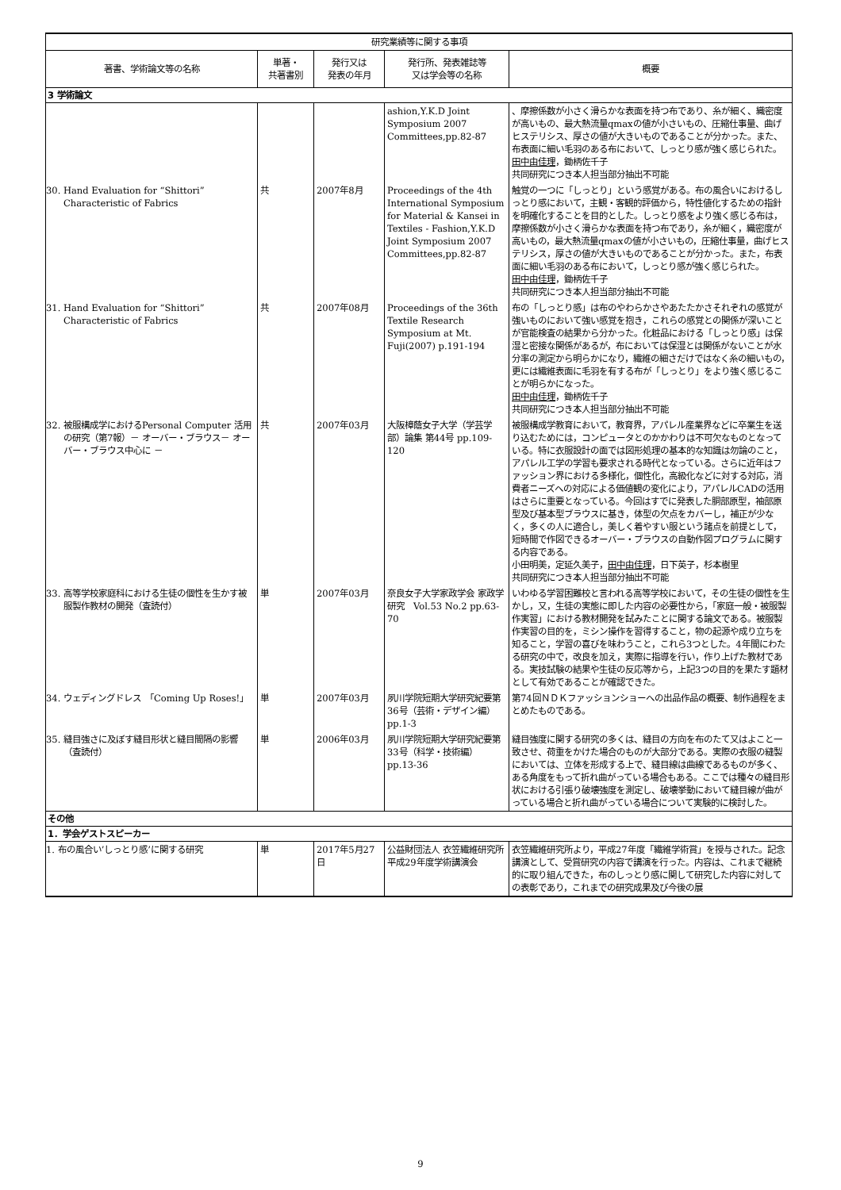| 研究業績等に関する事項 | | | | |
| --- | --- | --- | --- | --- |
| 著書、学術論文等の名称 | 単著・ 共著書別 | 発行又は 発表の年月 | 発行所、発表雑誌等 又は学会等の名称 | 概要 |
| 3 学術論文 | | | | |
| | | | ashion,Y.K.D Joint Symposium 2007 Committees,pp.82-87 | 、摩擦係数が小さく滑らかな表面を持つ布であり、糸が細く、織密度が高いもの、最大熱流量qmaxの値が小さいもの、圧縮仕事量、曲げヒステリシス、厚さの値が大きいものであることが分かった。また、布表面に細い毛羽のある布において、しっとり感が強く感じられた。 田中由佳理 ，鋤柄佐千子 共同研究につき本人担当部分抽出不可能 |
| 30. Hand Evaluation for “Shittori” Characteristic of Fabrics | 共 | 2007年8月 | Proceedings of the 4th International Symposium for Material & Kansei in Textiles - Fashion,Y.K.D Joint Symposium 2007 Committees,pp.82-87 | 触覚の一つに「しっとり」という感覚がある。布の風合いにおけるしっとり感において，主観・客観的評価から，特性値化するための指針を明確化することを目的とした。しっとり感をより強く感じる布は，摩擦係数が小さく滑らかな表面を持つ布であり，糸が細く，織密度が高いもの，最大熱流量qmaxの値が小さいもの，圧縮仕事量，曲げヒステリシス，厚さの値が大きいものであることが分かった。また，布表面に細い毛羽のある布において，しっとり感が強く感じられた。 田中由佳理 ，鋤柄佐千子 共同研究につき本人担当部分抽出不可能 |
| 31. Hand Evaluation for “Shittori” Characteristic of Fabrics | 共 | 2007年08月 | Proceedings of the 36th Textile Research Symposium at Mt. Fuji(2007) p.191-194 | 布の「しっとり感」は布のやわらかさやあたたかさそれぞれの感覚が強いものにおいて強い感覚を抱き，これらの感覚との関係が深いことが官能検査の結果から分かった。化粧品における「しっとり感」は保湿と密接な関係があるが，布においては保湿とは関係がないことが水分率の測定から明らかになり，繊維の細さだけではなく糸の細いもの，更には繊維表面に毛羽を有する布が「しっとり」をより強く感じることが明らかになった。 田中由佳理 ，鋤柄佐千子 共同研究につき本人担当部分抽出不可能 |
| 32. 被服構成学におけるPersonal Computer 活用 の研究（第7報）－ オーバー・ブラウス－ オーバー・ブラウス中心に － | 共 | 2007年03月 | 大阪樟蔭女子大学（学芸学部）論集 第44号 pp.109-120 | 被服構成学教育において，教育界，アパレル産業界などに卒業生を送り込むためには，コンピュータとのかかわりは不可欠なものとなっている。特に衣服設計の面では図形処理の基本的な知識は勿論のこと，アパレル工学の学習も要求される時代となっている。さらに近年はファッション界における多様化，個性化，高級化などに対する対応，消費者ニーズへの対応による価値観の変化により，アパレルCADの活用はさらに重要となっている。今回はすでに発表した胴部原型，袖部原型及び基本型ブラウスに基き，体型の欠点をカバーし，補正が少なく，多くの人に適合し，美しく着やすい服という諸点を前提として，短時間で作図できるオーバー・ブラウスの自動作図プログラムに関する内容である。 小田明美，定延久美子， 田中由佳理 ，日下英子，杉本樹里 共同研究につき本人担当部分抽出不可能 |
| 33. 高等学校家庭科における生徒の個性を生かす被服製作教材の開発（査読付） | 単 | 2007年03月 | 奈良女子大学家政学会 家政学研究 Vol.53 No.2 pp.63-70 | いわゆる学習困難校と言われる高等学校において，その生徒の個性を生かし，又，生徒の実態に即した内容の必要性から，「家庭一般・被服製作実習」における教材開発を試みたことに関する論文である。被服製作実習の目的を，ミシン操作を習得すること，物の起源や成り立ちを知ること，学習の喜びを味わうこと，これら3つとした。4年間にわたる研究の中で，改良を加え，実際に指導を行い，作り上げた教材である。実技試験の結果や生徒の反応等から，上記3つの目的を果たす題材として有効であることが確認できた。 |
| 34. ウェディングドレス 「Coming Up Roses!」 | 単 | 2007年03月 | 夙川学院短期大学研究紀要第36号（芸術・デザイン編） pp.1-3 | 第74回ＮＤＫファッションショーへの出品作品の概要、制作過程をまとめたものである。 |
| 35. 縫目強さに及ぼす縫目形状と縫目間隔の影響（査読付） | 単 | 2006年03月 | 夙川学院短期大学研究紀要第33号（科学・技術編）pp.13-36 | 縫目強度に関する研究の多くは、縫目の方向を布のたて又はよこと一致させ、荷重をかけた場合のものが大部分である。実際の衣服の縫製においては、立体を形成する上で、縫目線は曲線であるものが多く、ある角度をもって折れ曲がっている場合もある。ここでは種々の縫目形状における引張り破壊強度を測定し、破壊挙動において縫目線が曲がっている場合と折れ曲がっている場合について実験的に検討した。 |
| その他 | | | | |
| 1．学会ゲストスピーカー | | | | |
| 1. 布の風合い’しっとり感’に関する研究 | 単 | 2017年5月27日 | 公益財団法人 衣笠繊維研究所 平成29年度学術講演会 | 衣笠繊維研究所より，平成27年度「繊維学術賞」を授与された。記念講演として、受賞研究の内容で講演を行った。内容は、これまで継続的に取り組んできた，布のしっとり感に関して研究した内容に対しての表彰であり，これまでの研究成果及び今後の展 |
9